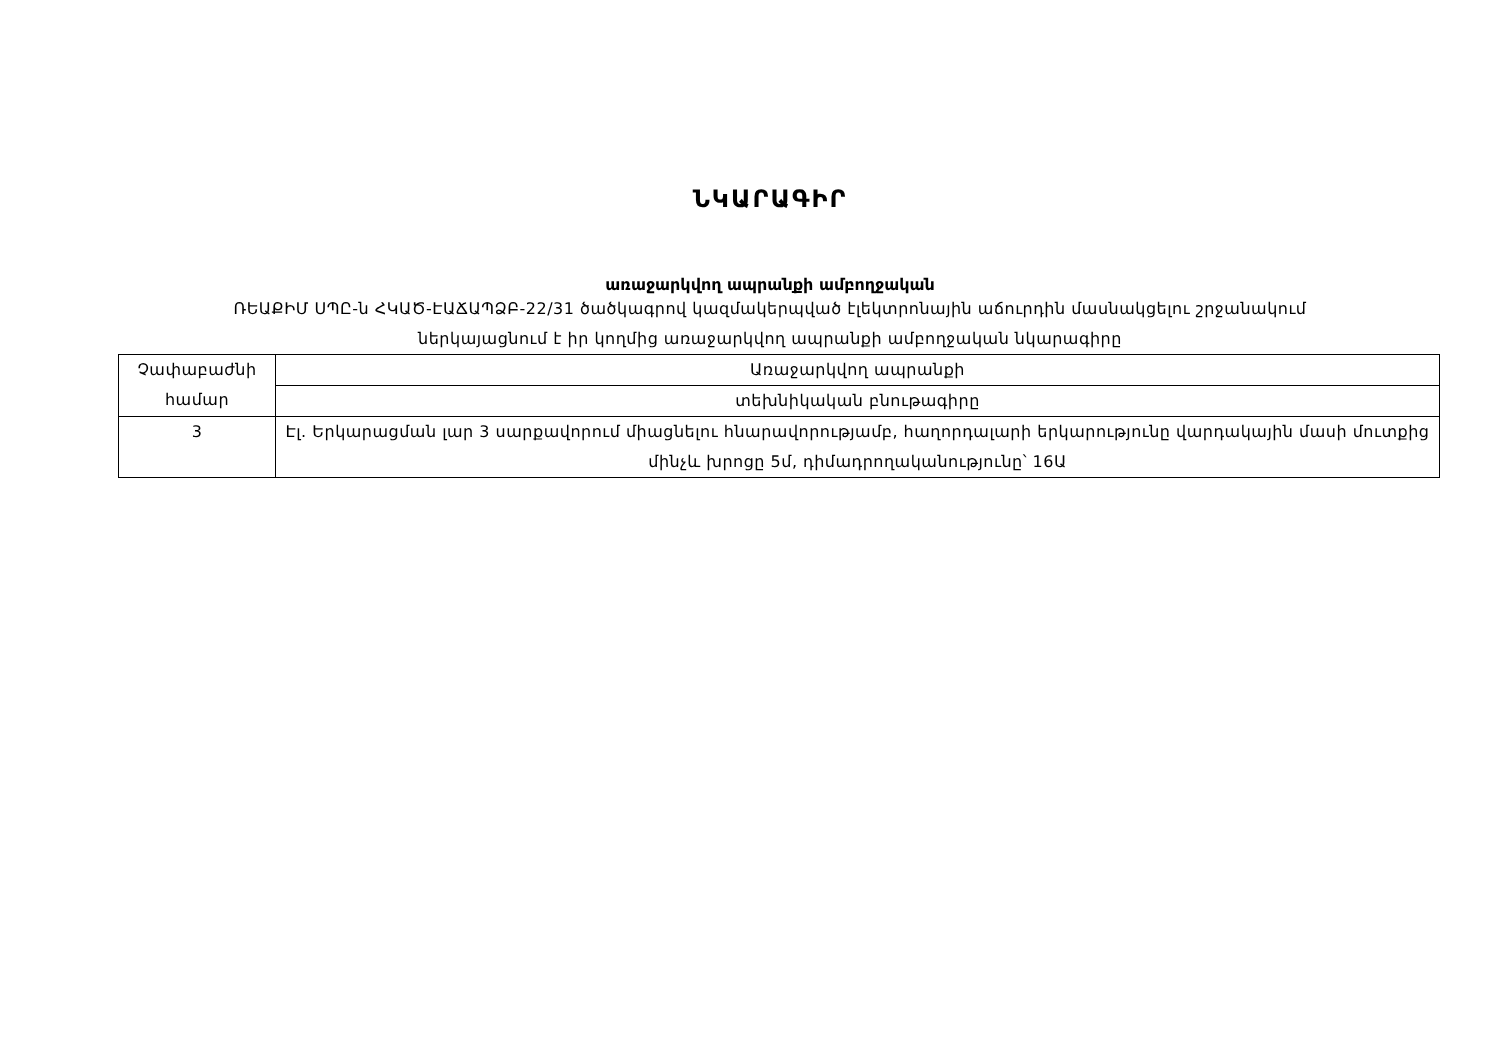ՆԿԱՐԱԳԻՐ
առաջարկվող ապրանքի ամբողջական
ՌԵԱՔԻՄ ՍՊԸ-ն ՀԿԱԾ-ԷԱՃԱՊՁԲ-22/31 ծածկագրով կազմակերպված էլեկտրոնային աճուրդին մասնակցելու շրջանակում
ներկայացնում է իր կողմից առաջարկվող ապրանքի ամբողջական նկարագիրը
| Չափաբաժնի համար | Առաջարկվող ապրանքի |
| | տեխնիկական բնութագիրը |
| 3 | Էլ. Երկարացման լար 3 սարքավորում միացնելու հնարավորությամբ, հաղորդալարի երկարությունը վարդակային մասի մուտքից մինչև խրոցը 5մ, դիմադրողականությունը՝ 16Ա |